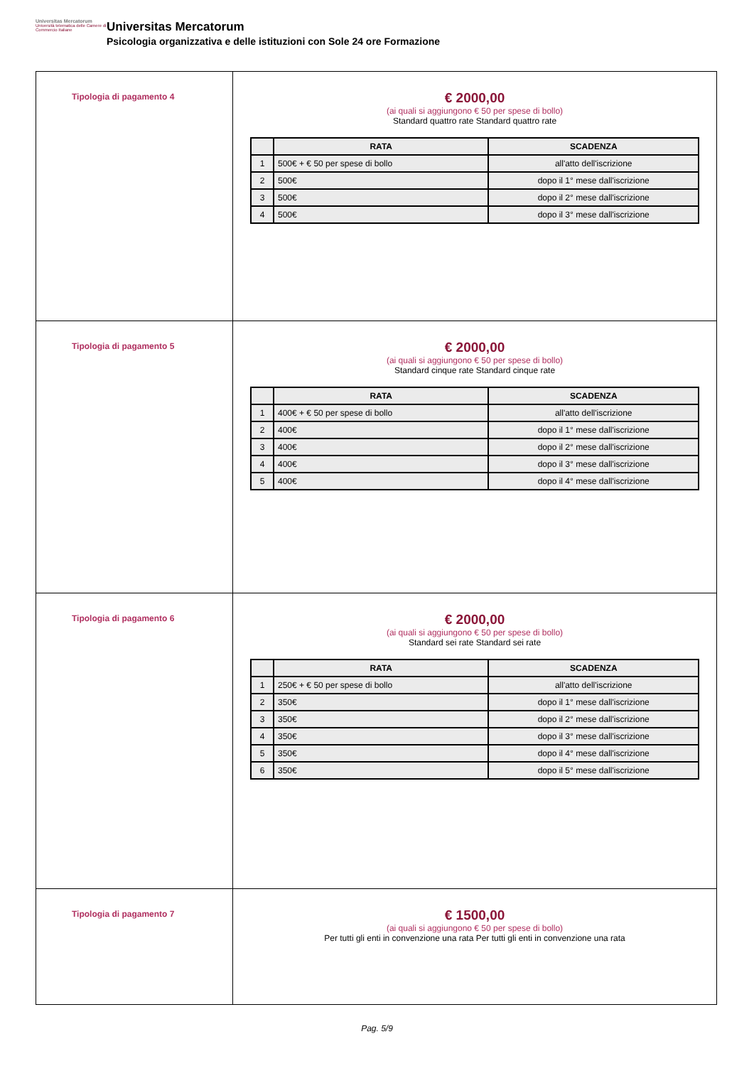Universitas Mercatorum
Università telematica delle Camere di Commercio Italiane
Universitas Mercatorum
Psicologia organizzativa e delle istituzioni con Sole 24 ore Formazione
| Tipologia di pagamento 4 | € 2000,00 (ai quali si aggiungono € 50 per spese di bollo) Standard quattro rate Standard quattro rate / / RATA / SCADENZA / / --- / --- / --- / / 1 / 500€ + € 50 per spese di bollo / all'atto dell'iscrizione / / 2 / 500€ / dopo il 1° mese dall'iscrizione / / 3 / 500€ / dopo il 2° mese dall'iscrizione / / 4 / 500€ / dopo il 3° mese dall'iscrizione / |
| Tipologia di pagamento 5 | € 2000,00 (ai quali si aggiungono € 50 per spese di bollo) Standard cinque rate Standard cinque rate / / RATA / SCADENZA / / --- / --- / --- / / 1 / 400€ + € 50 per spese di bollo / all'atto dell'iscrizione / / 2 / 400€ / dopo il 1° mese dall'iscrizione / / 3 / 400€ / dopo il 2° mese dall'iscrizione / / 4 / 400€ / dopo il 3° mese dall'iscrizione / / 5 / 400€ / dopo il 4° mese dall'iscrizione / |
| Tipologia di pagamento 6 | € 2000,00 (ai quali si aggiungono € 50 per spese di bollo) Standard sei rate Standard sei rate / / RATA / SCADENZA / / --- / --- / --- / / 1 / 250€ + € 50 per spese di bollo / all'atto dell'iscrizione / / 2 / 350€ / dopo il 1° mese dall'iscrizione / / 3 / 350€ / dopo il 2° mese dall'iscrizione / / 4 / 350€ / dopo il 3° mese dall'iscrizione / / 5 / 350€ / dopo il 4° mese dall'iscrizione / / 6 / 350€ / dopo il 5° mese dall'iscrizione / |
| Tipologia di pagamento 7 | € 1500,00 (ai quali si aggiungono € 50 per spese di bollo) Per tutti gli enti in convenzione una rata Per tutti gli enti in convenzione una rata |
Pag. 5/9